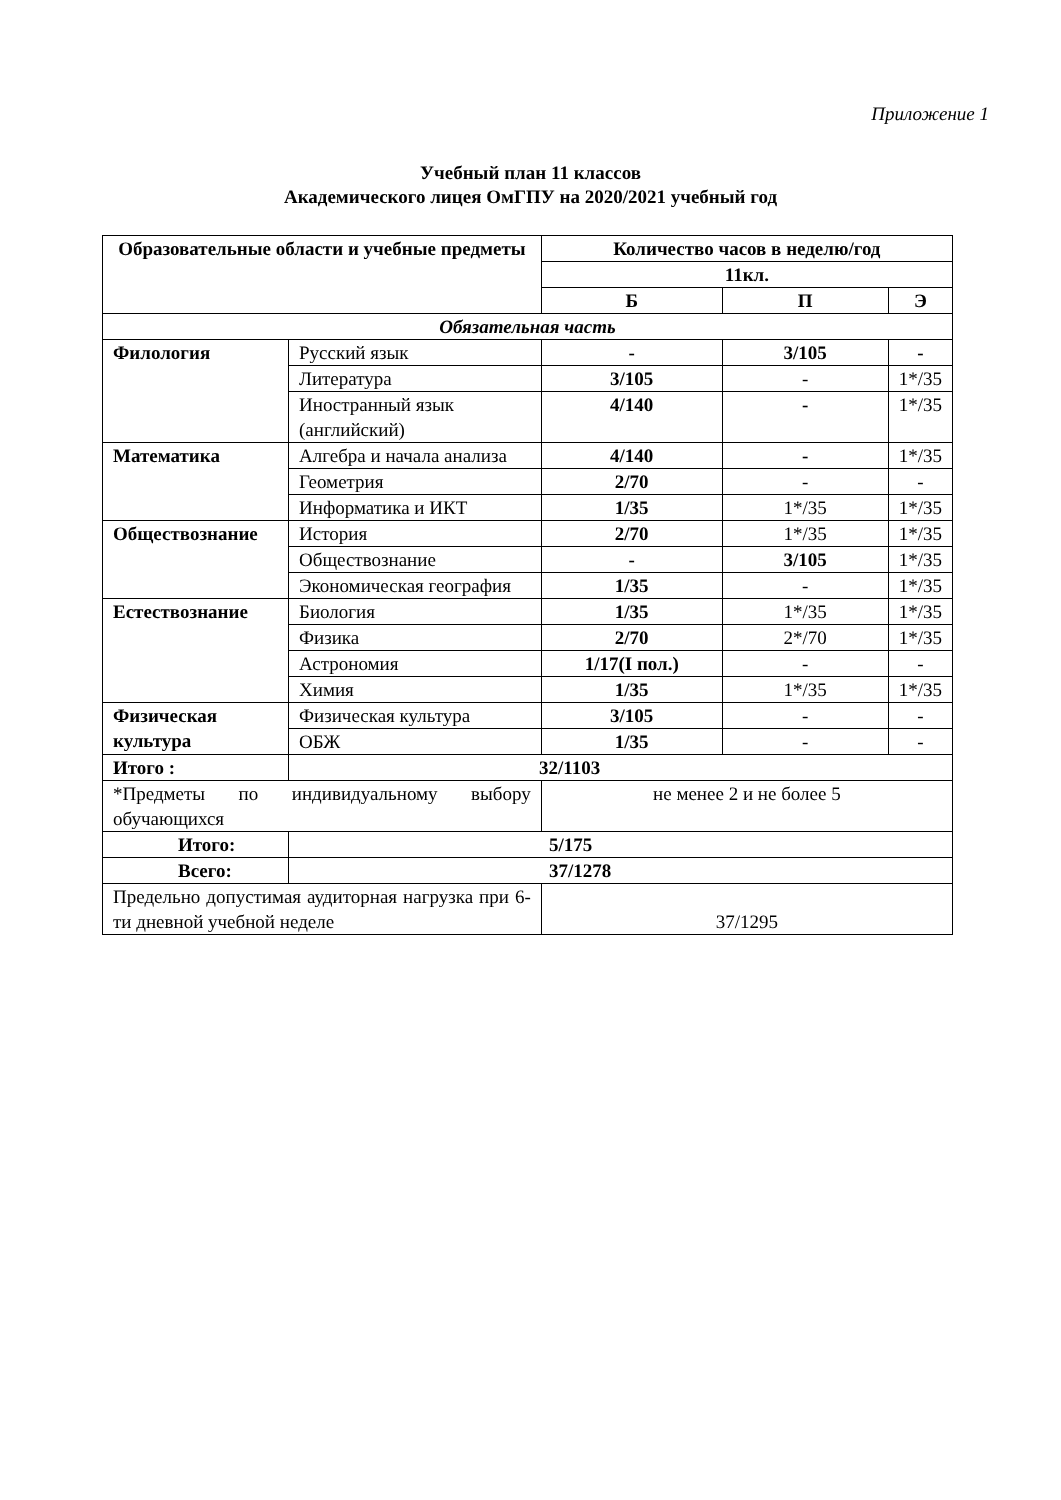Приложение 1
Учебный план 11 классов
Академического лицея ОмГПУ на 2020/2021 учебный год
| Образовательные области и учебные предметы | | Количество часов в неделю/год | | |
| --- | --- | --- | --- | --- |
| | | 11кл. | | |
| | | Б | П | Э |
| Обязательная часть | | | | |
| Филология | Русский язык | - | 3/105 | - |
| | Литература | 3/105 | - | 1*/35 |
| | Иностранный язык (английский) | 4/140 | - | 1*/35 |
| Математика | Алгебра и начала анализа | 4/140 | - | 1*/35 |
| | Геометрия | 2/70 | - | - |
| | Информатика и ИКТ | 1/35 | 1*/35 | 1*/35 |
| Обществознание | История | 2/70 | 1*/35 | 1*/35 |
| | Обществознание | - | 3/105 | 1*/35 |
| | Экономическая география | 1/35 | - | 1*/35 |
| Естествознание | Биология | 1/35 | 1*/35 | 1*/35 |
| | Физика | 2/70 | 2*/70 | 1*/35 |
| | Астрономия | 1/17(I пол.) | - | - |
| | Химия | 1/35 | 1*/35 | 1*/35 |
| Физическая культура | Физическая культура | 3/105 | - | - |
| | ОБЖ | 1/35 | - | - |
| Итого : | 32/1103 | | | |
| *Предметы по индивидуальному выбору обучающихся | | не менее 2 и не более 5 | | |
| Итого: | 5/175 | | | |
| Всего: | 37/1278 | | | |
| Предельно допустимая аудиторная нагрузка при 6-ти дневной учебной неделе | | 37/1295 | | |